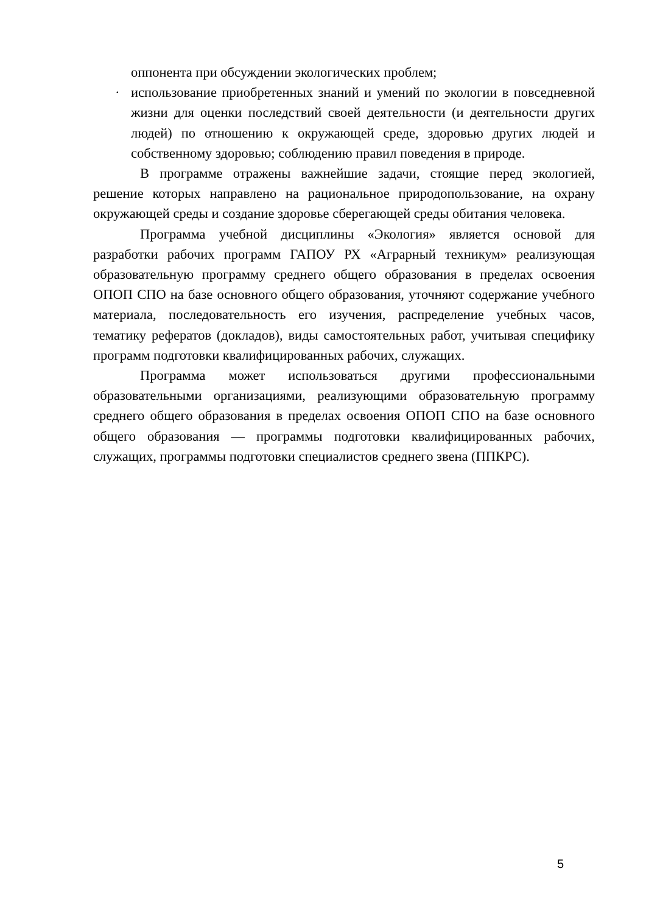оппонента при обсуждении экологических проблем;
· использование приобретенных знаний и умений по экологии в повседневной жизни для оценки последствий своей деятельности (и деятельности других людей) по отношению к окружающей среде, здоровью других людей и собственному здоровью; соблюдению правил поведения в природе.
В программе отражены важнейшие задачи, стоящие перед экологией, решение которых направлено на рациональное природопользование, на охрану окружающей среды и создание здоровье сберегающей среды обитания человека.
Программа учебной дисциплины «Экология» является основой для разработки рабочих программ ГАПОУ РХ «Аграрный техникум» реализующая образовательную программу среднего общего образования в пределах освоения ОПОП СПО на базе основного общего образования, уточняют содержание учебного материала, последовательность его изучения, распределение учебных часов, тематику рефератов (докладов), виды самостоятельных работ, учитывая специфику программ подготовки квалифицированных рабочих, служащих.
Программа может использоваться другими профессиональными образовательными организациями, реализующими образовательную программу среднего общего образования в пределах освоения ОПОП СПО на базе основного общего образования — программы подготовки квалифицированных рабочих, служащих, программы подготовки специалистов среднего звена (ППКРС).
5